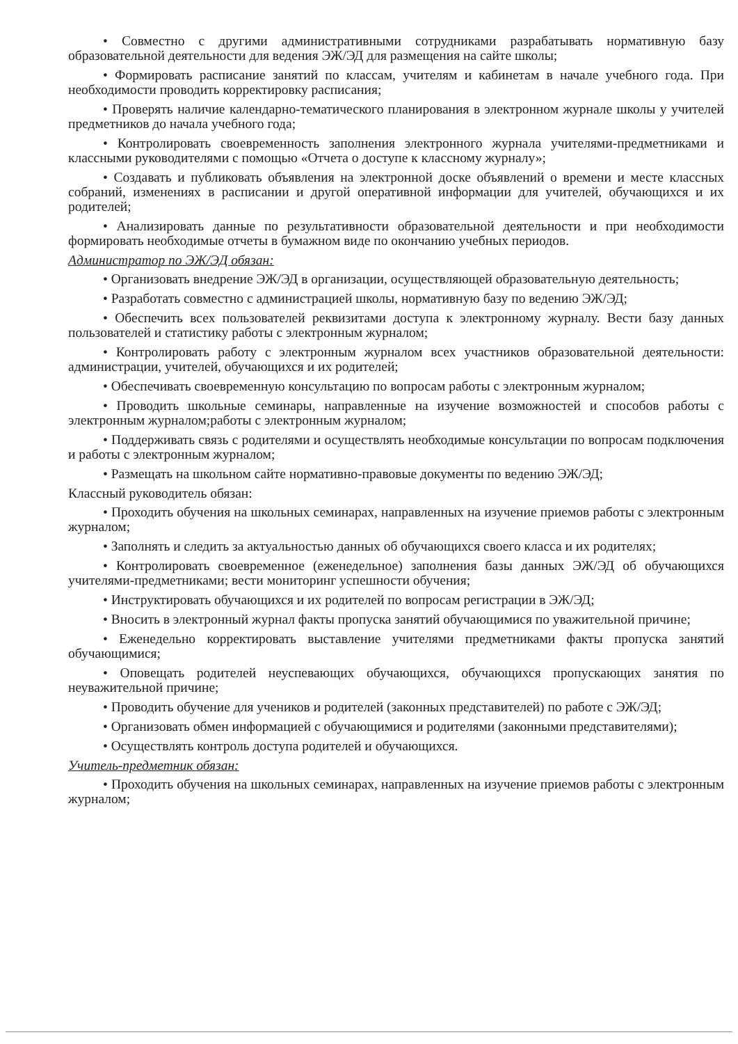• Совместно с другими административными сотрудниками разрабатывать нормативную базу образовательной деятельности для ведения ЭЖ/ЭД для размещения на сайте школы;
• Формировать расписание занятий по классам, учителям и кабинетам в начале учебного года. При необходимости проводить корректировку расписания;
• Проверять наличие календарно-тематического планирования в электронном журнале школы у учителей предметников до начала учебного года;
• Контролировать своевременность заполнения электронного журнала учителями-предметниками и классными руководителями с помощью «Отчета о доступе к классному журналу»;
• Создавать и публиковать объявления на электронной доске объявлений о времени и месте классных собраний, изменениях в расписании и другой оперативной информации для учителей, обучающихся и их родителей;
• Анализировать данные по результативности образовательной деятельности и при необходимости формировать необходимые отчеты в бумажном виде по окончанию учебных периодов.
Администратор по ЭЖ/ЭД обязан:
• Организовать внедрение ЭЖ/ЭД в организации, осуществляющей образовательную деятельность;
• Разработать совместно с администрацией школы, нормативную базу по ведению ЭЖ/ЭД;
• Обеспечить всех пользователей реквизитами доступа к электронному журналу. Вести базу данных пользователей и статистику работы с электронным журналом;
• Контролировать работу с электронным журналом всех участников образовательной деятельности: администрации, учителей, обучающихся и их родителей;
• Обеспечивать своевременную консультацию по вопросам работы с электронным журналом;
• Проводить школьные семинары, направленные на изучение возможностей и способов работы с электронным журналом;работы с электронным журналом;
• Поддерживать связь с родителями и осуществлять необходимые консультации по вопросам подключения и работы с электронным журналом;
• Размещать на школьном сайте нормативно-правовые документы по ведению ЭЖ/ЭД;
Классный руководитель обязан:
• Проходить обучения на школьных семинарах, направленных на изучение приемов работы с электронным журналом;
• Заполнять и следить за актуальностью данных об обучающихся своего класса и их родителях;
• Контролировать своевременное (еженедельное) заполнения базы данных ЭЖ/ЭД об обучающихся учителями-предметниками; вести мониторинг успешности обучения;
• Инструктировать обучающихся и их родителей по вопросам регистрации в ЭЖ/ЭД;
• Вносить в электронный журнал факты пропуска занятий обучающимися по уважительной причине;
• Еженедельно корректировать выставление учителями предметниками факты пропуска занятий обучающимися;
• Оповещать родителей неуспевающих обучающихся, обучающихся пропускающих занятия по неуважительной причине;
• Проводить обучение для учеников и родителей (законных представителей) по работе с ЭЖ/ЭД;
• Организовать обмен информацией с обучающимися и родителями (законными представителями);
• Осуществлять контроль доступа родителей и обучающихся.
Учитель-предметник обязан:
• Проходить обучения на школьных семинарах, направленных на изучение приемов работы с электронным журналом;